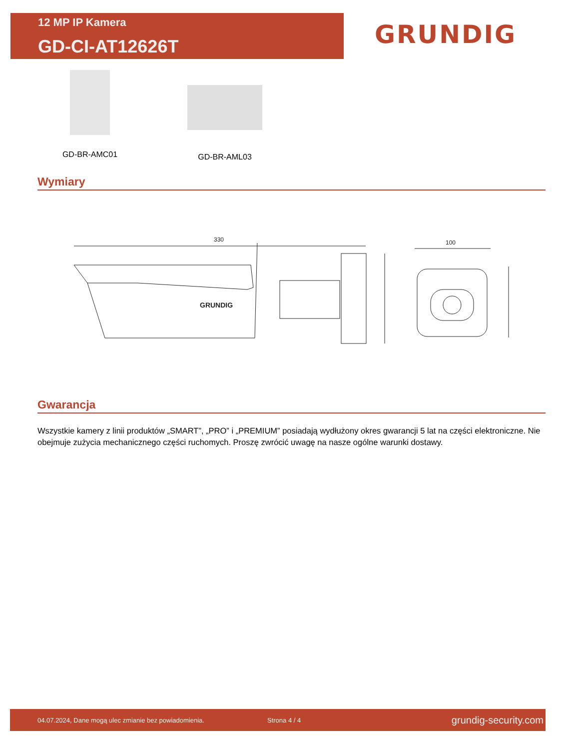12 MP IP Kamera
GD-CI-AT12626T
GRUNDIG
GD-BR-AMC01 GD-BR-AML03
Wymiary
330
GRUNDIG
100
Gwarancja
Wszystkie kamery z linii produktów „SMART”, „PRO” i „PREMIUM” posiadają wydłużony okres gwarancji 5 lat na części elektroniczne. Nie obejmuje zużycia mechanicznego części ruchomych. Proszę zwrócić uwagę na nasze ogólne warunki dostawy.
04.07.2024, Dane mogą ulec zmianie bez powiadomienia. Strona 4 / 4 grundig-security.com